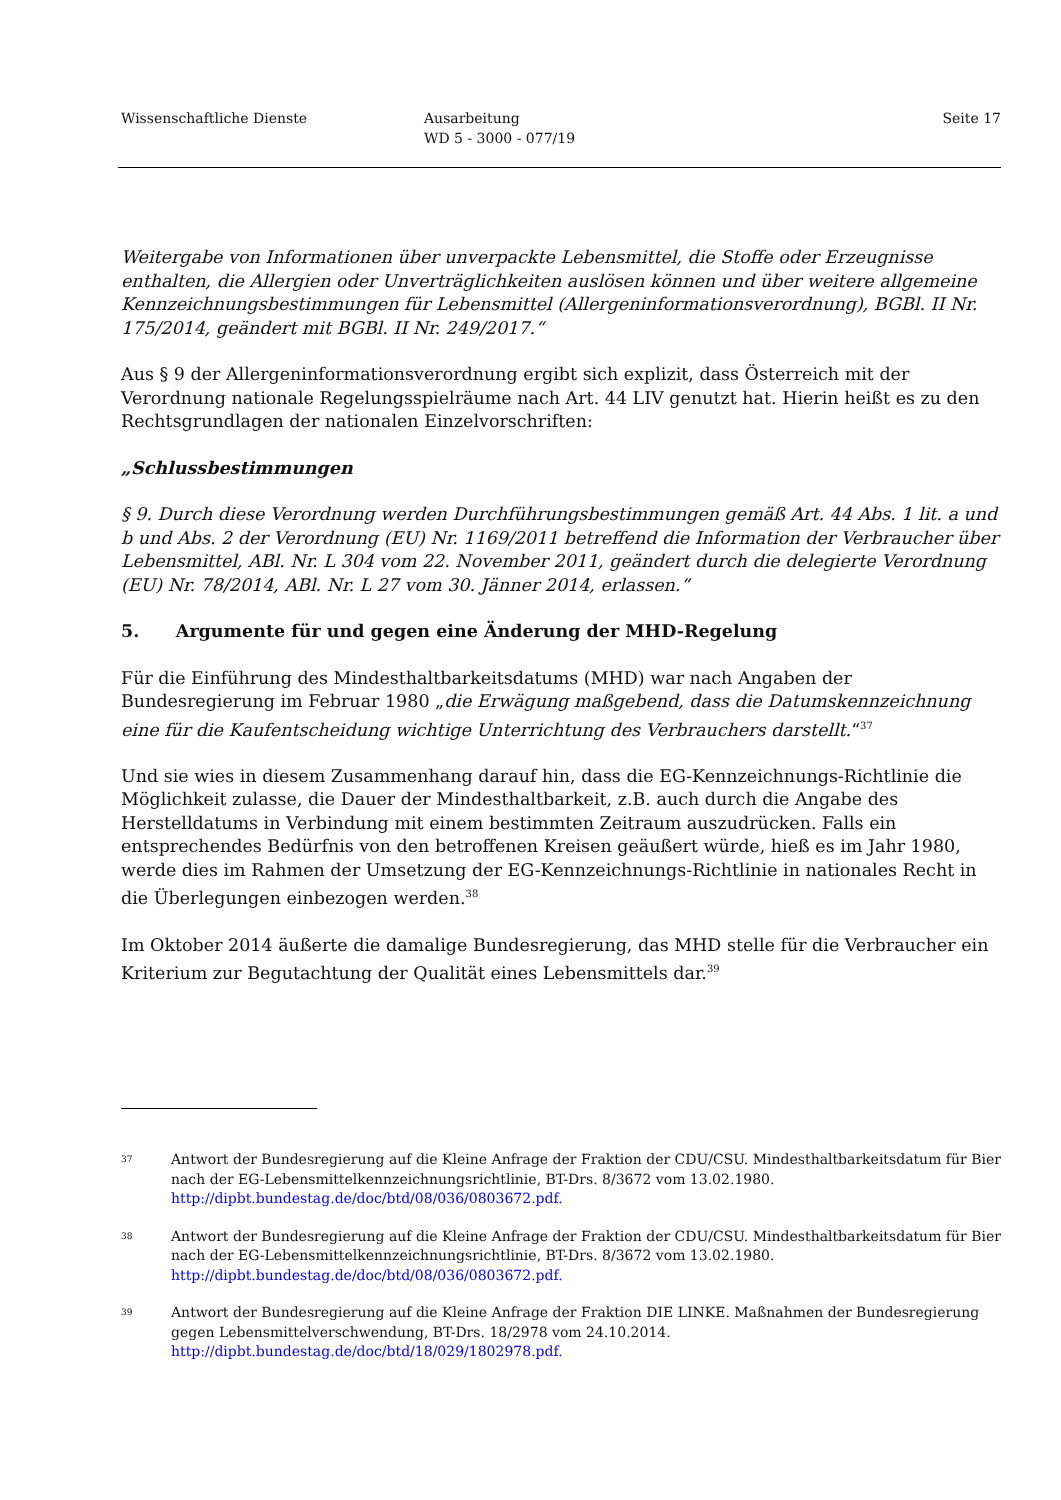Wissenschaftliche Dienste Ausarbeitung
WD 5 - 3000 - 077/19
Seite 17
Weitergabe von Informationen über unverpackte Lebensmittel, die Stoffe oder Erzeugnisse enthalten, die Allergien oder Unverträglichkeiten auslösen können und über weitere allgemeine Kennzeichnungsbestimmungen für Lebensmittel (Allergeninformationsverordnung), BGBl. II Nr. 175/2014, geändert mit BGBl. II Nr. 249/2017.“
Aus § 9 der Allergeninformationsverordnung ergibt sich explizit, dass Österreich mit der Verordnung nationale Regelungsspielräume nach Art. 44 LIV genutzt hat. Hierin heißt es zu den Rechtsgrundlagen der nationalen Einzelvorschriften:
„Schlussbestimmungen
§ 9. Durch diese Verordnung werden Durchführungsbestimmungen gemäß Art. 44 Abs. 1 lit. a und b und Abs. 2 der Verordnung (EU) Nr. 1169/2011 betreffend die Information der Verbraucher über Lebensmittel, ABl. Nr. L 304 vom 22. November 2011, geändert durch die delegierte Verordnung (EU) Nr. 78/2014, ABl. Nr. L 27 vom 30. Jänner 2014, erlassen.“
5. Argumente für und gegen eine Änderung der MHD-Regelung
Für die Einführung des Mindesthaltbarkeitsdatums (MHD) war nach Angaben der Bundesregierung im Februar 1980 „die Erwägung maßgebend, dass die Datumskennzeichnung eine für die Kaufentscheidung wichtige Unterrichtung des Verbrauchers darstellt.“<sup>37</sup>
Und sie wies in diesem Zusammenhang darauf hin, dass die EG-Kennzeichnungs-Richtlinie die Möglichkeit zulasse, die Dauer der Mindesthaltbarkeit, z.B. auch durch die Angabe des Herstelldatums in Verbindung mit einem bestimmten Zeitraum auszudrücken. Falls ein entsprechendes Bedürfnis von den betroffenen Kreisen geäußert würde, hieß es im Jahr 1980, werde dies im Rahmen der Umsetzung der EG-Kennzeichnungs-Richtlinie in nationales Recht in die Überlegungen einbezogen werden.<sup>38</sup>
Im Oktober 2014 äußerte die damalige Bundesregierung, das MHD stelle für die Verbraucher ein Kriterium zur Begutachtung der Qualität eines Lebensmittels dar.<sup>39</sup>
37
Antwort der Bundesregierung auf die Kleine Anfrage der Fraktion der CDU/CSU. Mindesthaltbarkeitsdatum für Bier nach der EG-Lebensmittelkennzeichnungsrichtlinie, BT-Drs. 8/3672 vom 13.02.1980. http://dipbt.bundestag.de/doc/btd/08/036/0803672.pdf.
38
Antwort der Bundesregierung auf die Kleine Anfrage der Fraktion der CDU/CSU. Mindesthaltbarkeitsdatum für Bier nach der EG-Lebensmittelkennzeichnungsrichtlinie, BT-Drs. 8/3672 vom 13.02.1980. http://dipbt.bundestag.de/doc/btd/08/036/0803672.pdf.
39
Antwort der Bundesregierung auf die Kleine Anfrage der Fraktion DIE LINKE. Maßnahmen der Bundesregierung gegen Lebensmittelverschwendung, BT-Drs. 18/2978 vom 24.10.2014. http://dipbt.bundestag.de/doc/btd/18/029/1802978.pdf.